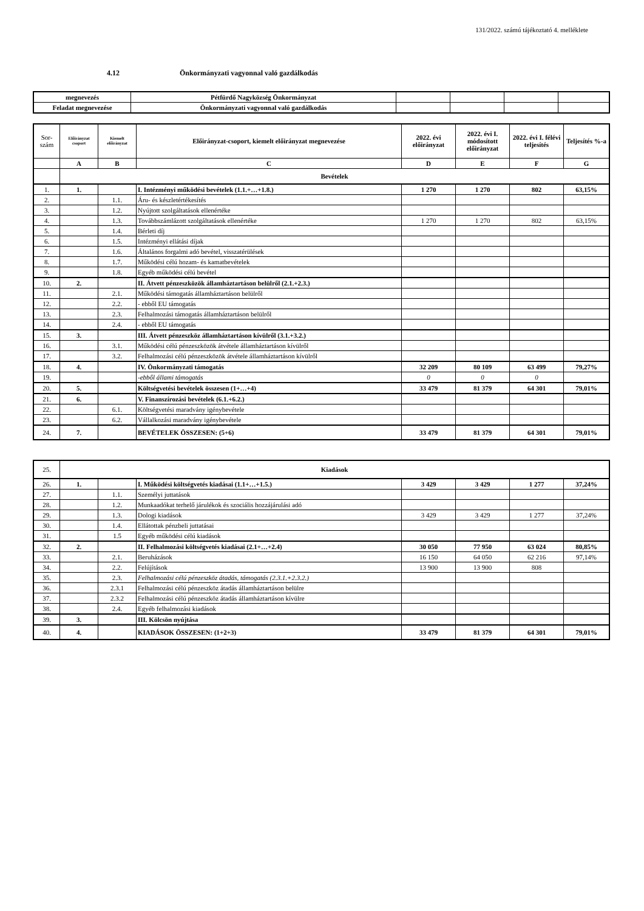131/2022. számú tájékoztató 4. melléklete
4.12 Önkormányzati vagyonnal való gazdálkodás
| megnevezés | Pétfürdő Nagyközség Önkormányzat | | | | |
| Feladat megnevezése | Önkormányzati vagyonnal való gazdálkodás | | | | |
| Sor-szám | Előirányzat csoport | Kiemelt előirányzat | Előirányzat-csoport, kiemelt előirányzat megnevezése | 2022. évi előirányzat | 2022. évi I. módosított előirányzat | 2022. évi I. félévi teljesítés | Teljesítés %-a |
| | A | B | C | D | E | F | G |
| | Bevételek | | | | | | |
| 1. | 1. | | I. Intézményi működési bevételek (1.1.+…+1.8.) | 1 270 | 1 270 | 802 | 63,15% |
| 2. | | 1.1. | Áru- és készletértékesítés | | | | |
| 3. | | 1.2. | Nyújtott szolgáltatások ellenértéke | | | | |
| 4. | | 1.3. | Továbbszámlázott szolgáltatások ellenértéke | 1 270 | 1 270 | 802 | 63,15% |
| 5. | | 1.4. | Bérleti díj | | | | |
| 6. | | 1.5. | Intézményi ellátási díjak | | | | |
| 7. | | 1.6. | Általános forgalmi adó bevétel, visszatérülések | | | | |
| 8. | | 1.7. | Működési célú hozam- és kamatbevételek | | | | |
| 9. | | 1.8. | Egyéb működési célú bevétel | | | | |
| 10. | 2. | | II. Átvett pénzeszközök államháztartáson belülről (2.1.+2.3.) | | | | |
| 11. | | 2.1. | Működési támogatás államháztartáson belülről | | | | |
| 12. | | 2.2. | - ebből EU támogatás | | | | |
| 13. | | 2.3. | Felhalmozási támogatás államháztartáson belülről | | | | |
| 14. | | 2.4. | - ebből EU támogatás | | | | |
| 15. | 3. | | III. Átvett pénzeszköz államháztartáson kívülről (3.1.+3.2.) | | | | |
| 16. | | 3.1. | Működési célú pénzeszközök átvétele államháztartáson kívülről | | | | |
| 17. | | 3.2. | Felhalmozási célú pénzeszközök átvétele államháztartáson kívülről | | | | |
| 18. | 4. | | IV. Önkormányzati támogatás | 32 209 | 80 109 | 63 499 | 79,27% |
| 19. | | | -ebből állami támogatás | 0 | 0 | 0 | |
| 20. | 5. | | Költségvetési bevételek összesen (1+…+4) | 33 479 | 81 379 | 64 301 | 79,01% |
| 21. | 6. | | V. Finanszírozási bevételek (6.1.+6.2.) | | | | |
| 22. | | 6.1. | Költségvetési maradvány igénybevétele | | | | |
| 23. | | 6.2. | Vállalkozási maradvány igénybevétele | | | | |
| 24. | 7. | | BEVÉTELEK ÖSSZESEN: (5+6) | 33 479 | 81 379 | 64 301 | 79,01% |
| 25. | Kiadások | | | | | | |
| 26. | 1. | | I. Működési költségvetés kiadásai (1.1+…+1.5.) | 3 429 | 3 429 | 1 277 | 37,24% |
| 27. | | 1.1. | Személyi juttatások | | | | |
| 28. | | 1.2. | Munkaadókat terhelő járulékok és szociális hozzájárulási adó | | | | |
| 29. | | 1.3. | Dologi kiadások | 3 429 | 3 429 | 1 277 | 37,24% |
| 30. | | 1.4. | Ellátottak pénzbeli juttatásai | | | | |
| 31. | | 1.5 | Egyéb működési célú kiadások | | | | |
| 32. | 2. | | II. Felhalmozási költségvetés kiadásai (2.1+…+2.4) | 30 050 | 77 950 | 63 024 | 80,85% |
| 33. | | 2.1. | Beruházások | 16 150 | 64 050 | 62 216 | 97,14% |
| 34. | | 2.2. | Felújítások | 13 900 | 13 900 | 808 | |
| 35. | | 2.3. | Felhalmozási célú pénzeszköz átadás, támogatás (2.3.1.+2.3.2.) | | | | |
| 36. | | 2.3.1 | Felhalmozási célú pénzeszköz átadás államháztartáson belülre | | | | |
| 37. | | 2.3.2 | Felhalmozási célú pénzeszköz átadás államháztartáson kívülre | | | | |
| 38. | | 2.4. | Egyéb felhalmozási kiadások | | | | |
| 39. | 3. | | III. Kölcsön nyújtása | | | | |
| 40. | 4. | | KIADÁSOK ÖSSZESEN: (1+2+3) | 33 479 | 81 379 | 64 301 | 79,01% |